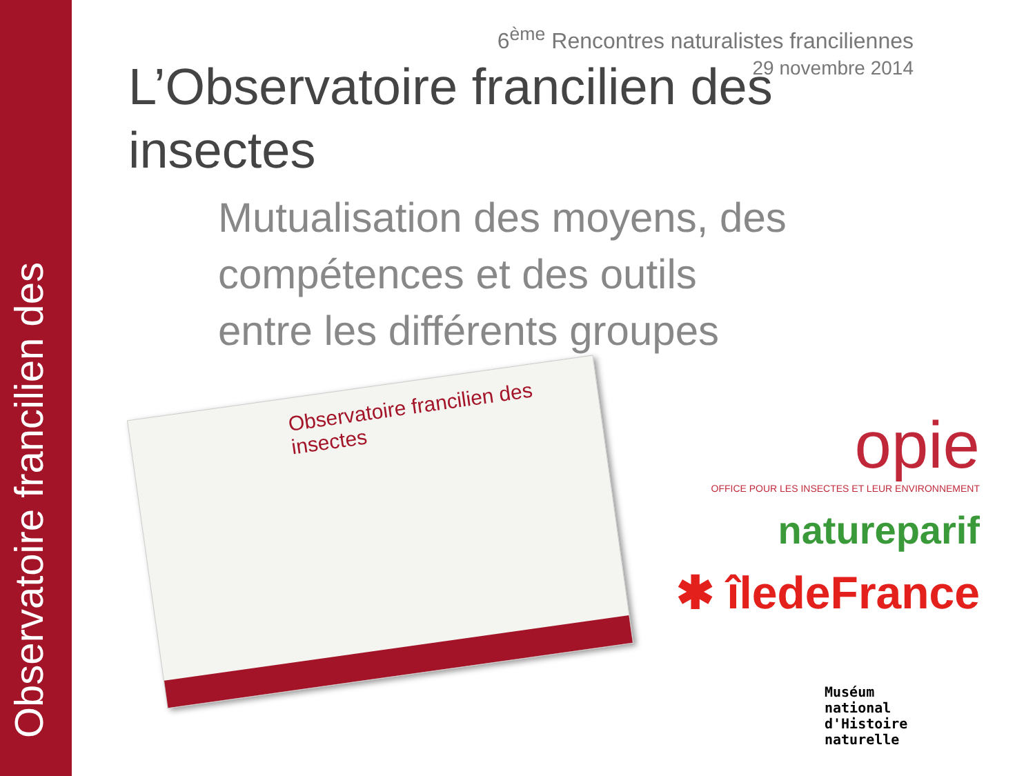Observatoire francilien des
6<sup>ème</sup> Rencontres naturalistes franciliennes
29 novembre 2014
L’Observatoire francilien des insectes
Mutualisation des moyens, des
compétences et des outils
entre les différents groupes
Observatoire francilien des insectes
opie
OFFICE POUR LES INSECTES ET LEUR ENVIRONNEMENT
natureparif
✱ îledeFrance
Muséum
national
d'Histoire
naturelle